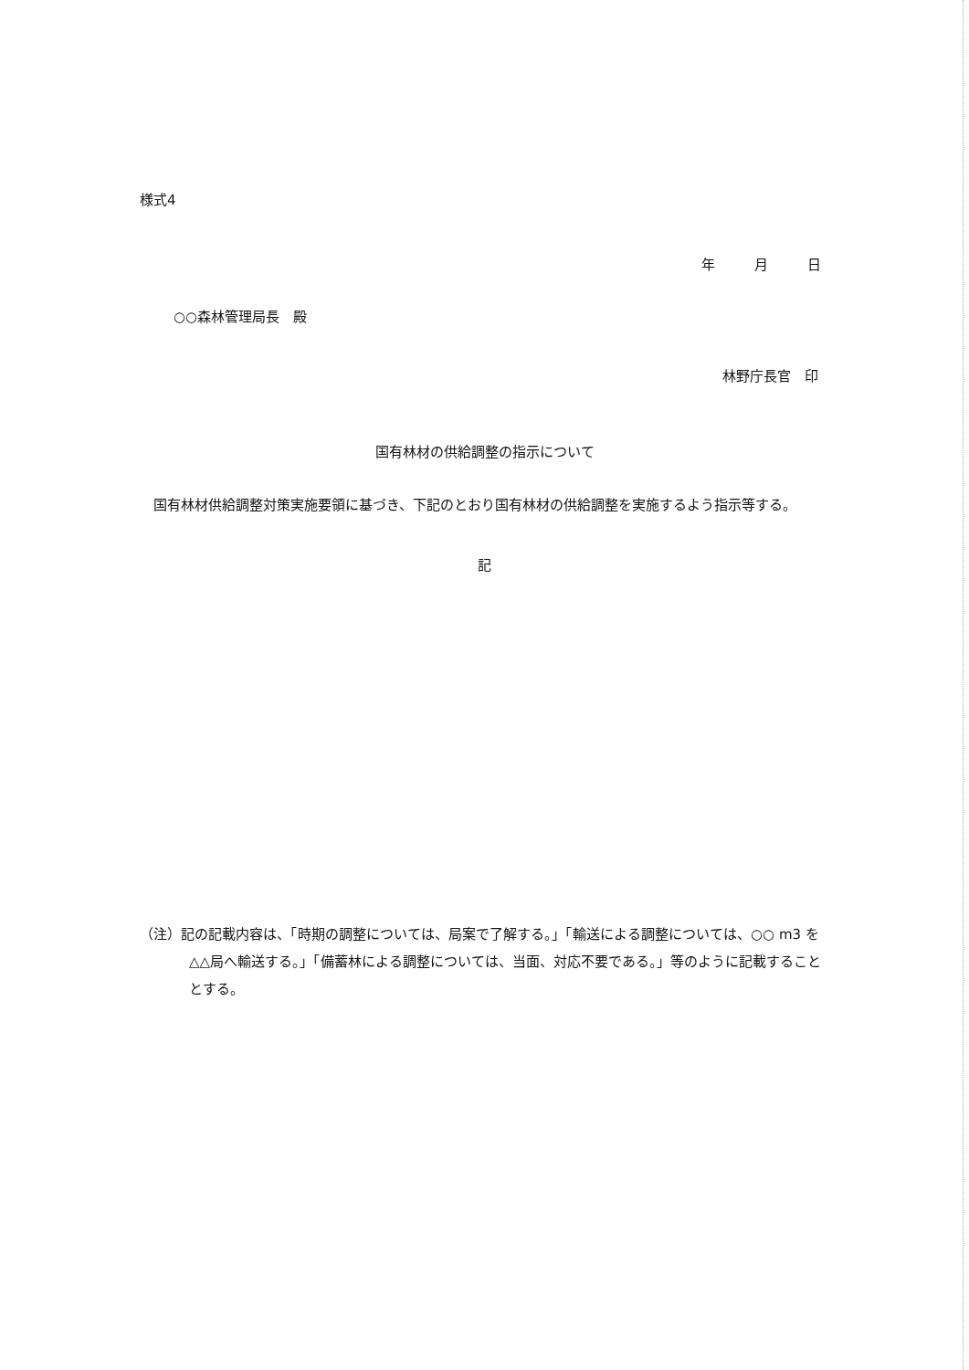様式4
年　月　日
○○森林管理局長　殿
林野庁長官　印
国有林材の供給調整の指示について
国有林材供給調整対策実施要領に基づき、下記のとおり国有林材の供給調整を実施するよう指示等する。
記
（注）記の記載内容は、「時期の調整については、局案で了解する。」「輸送による調整については、○○ m3 を△△局へ輸送する。」「備蓄林による調整については、当面、対応不要である。」等のように記載することとする。